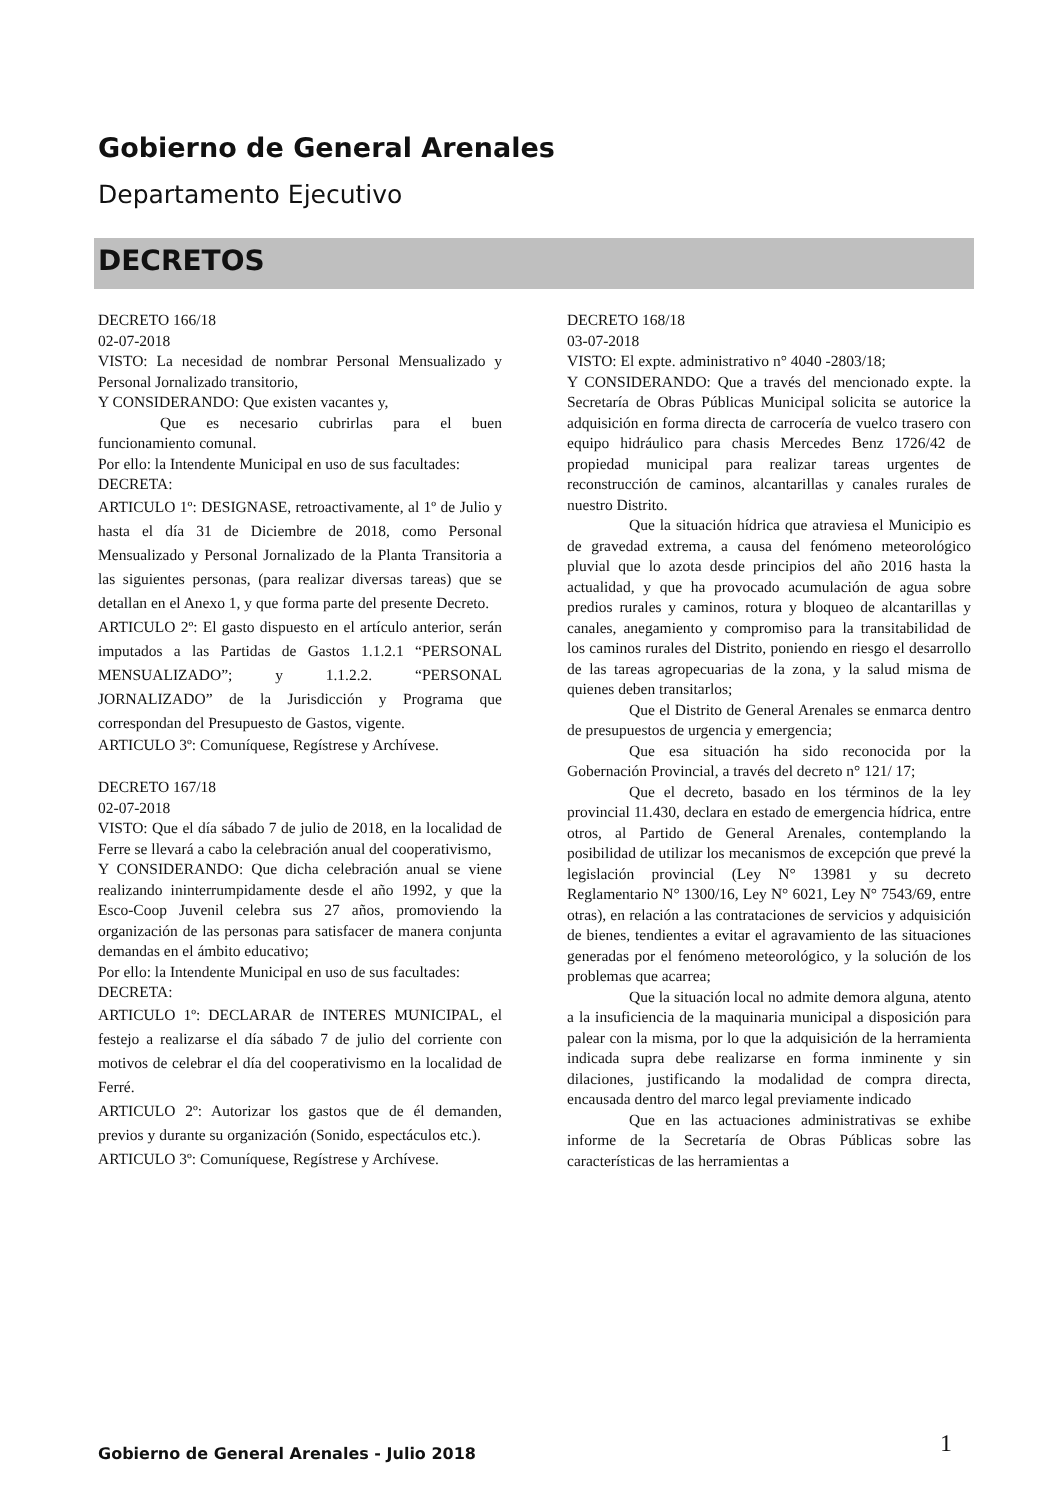Gobierno de General Arenales
Departamento Ejecutivo
DECRETOS
DECRETO 166/18
02-07-2018
VISTO: La necesidad de nombrar Personal Mensualizado y Personal Jornalizado transitorio,
Y CONSIDERANDO: Que existen vacantes y,
Que es necesario cubrirlas para el buen funcionamiento comunal.
Por ello: la Intendente Municipal en uso de sus facultades:
DECRETA:
ARTICULO 1º: DESIGNASE, retroactivamente, al 1º de Julio y hasta el día 31 de Diciembre de 2018, como Personal Mensualizado y Personal Jornalizado de la Planta Transitoria a las siguientes personas, (para realizar diversas tareas) que se detallan en el Anexo 1, y que forma parte del presente Decreto.
ARTICULO 2º: El gasto dispuesto en el artículo anterior, serán imputados a las Partidas de Gastos 1.1.2.1 “PERSONAL MENSUALIZADO”; y 1.1.2.2. “PERSONAL JORNALIZADO” de la Jurisdicción y Programa que correspondan del Presupuesto de Gastos, vigente.
ARTICULO 3º: Comuníquese, Regístrese y Archívese.
DECRETO 167/18
02-07-2018
VISTO: Que el día sábado 7 de julio de 2018, en la localidad de Ferre se llevará a cabo la celebración anual del cooperativismo,
Y CONSIDERANDO: Que dicha celebración anual se viene realizando ininterrumpidamente desde el año 1992, y que la Esco-Coop Juvenil celebra sus 27 años, promoviendo la organización de las personas para satisfacer de manera conjunta demandas en el ámbito educativo;
Por ello: la Intendente Municipal en uso de sus facultades:
DECRETA:
ARTICULO 1º: DECLARAR de INTERES MUNICIPAL, el festejo a realizarse el día sábado 7 de julio del corriente con motivos de celebrar el día del cooperativismo en la localidad de Ferré.
ARTICULO 2º: Autorizar los gastos que de él demanden, previos y durante su organización (Sonido, espectáculos etc.).
ARTICULO 3º: Comuníquese, Regístrese y Archívese.
DECRETO 168/18
03-07-2018
VISTO: El expte. administrativo n° 4040 -2803/18;
Y CONSIDERANDO: Que a través del mencionado expte. la Secretaría de Obras Públicas Municipal solicita se autorice la adquisición en forma directa de carrocería de vuelco trasero con equipo hidráulico para chasis Mercedes Benz 1726/42 de propiedad municipal para realizar tareas urgentes de reconstrucción de caminos, alcantarillas y canales rurales de nuestro Distrito.
Que la situación hídrica que atraviesa el Municipio es de gravedad extrema, a causa del fenómeno meteorológico pluvial que lo azota desde principios del año 2016 hasta la actualidad, y que ha provocado acumulación de agua sobre predios rurales y caminos, rotura y bloqueo de alcantarillas y canales, anegamiento y compromiso para la transitabilidad de los caminos rurales del Distrito, poniendo en riesgo el desarrollo de las tareas agropecuarias de la zona, y la salud misma de quienes deben transitarlos;
Que el Distrito de General Arenales se enmarca dentro de presupuestos de urgencia y emergencia;
Que esa situación ha sido reconocida por la Gobernación Provincial, a través del decreto n° 121/ 17;
Que el decreto, basado en los términos de la ley provincial 11.430, declara en estado de emergencia hídrica, entre otros, al Partido de General Arenales, contemplando la posibilidad de utilizar los mecanismos de excepción que prevé la legislación provincial (Ley N° 13981 y su decreto Reglamentario N° 1300/16, Ley N° 6021, Ley N° 7543/69, entre otras), en relación a las contrataciones de servicios y adquisición de bienes, tendientes a evitar el agravamiento de las situaciones generadas por el fenómeno meteorológico, y la solución de los problemas que acarrea;
Que la situación local no admite demora alguna, atento a la insuficiencia de la maquinaria municipal a disposición para palear con la misma, por lo que la adquisición de la herramienta indicada supra debe realizarse en forma inminente y sin dilaciones, justificando la modalidad de compra directa, encausada dentro del marco legal previamente indicado
Que en las actuaciones administrativas se exhibe informe de la Secretaría de Obras Públicas sobre las características de las herramientas a
Gobierno de General Arenales - Julio 2018
1